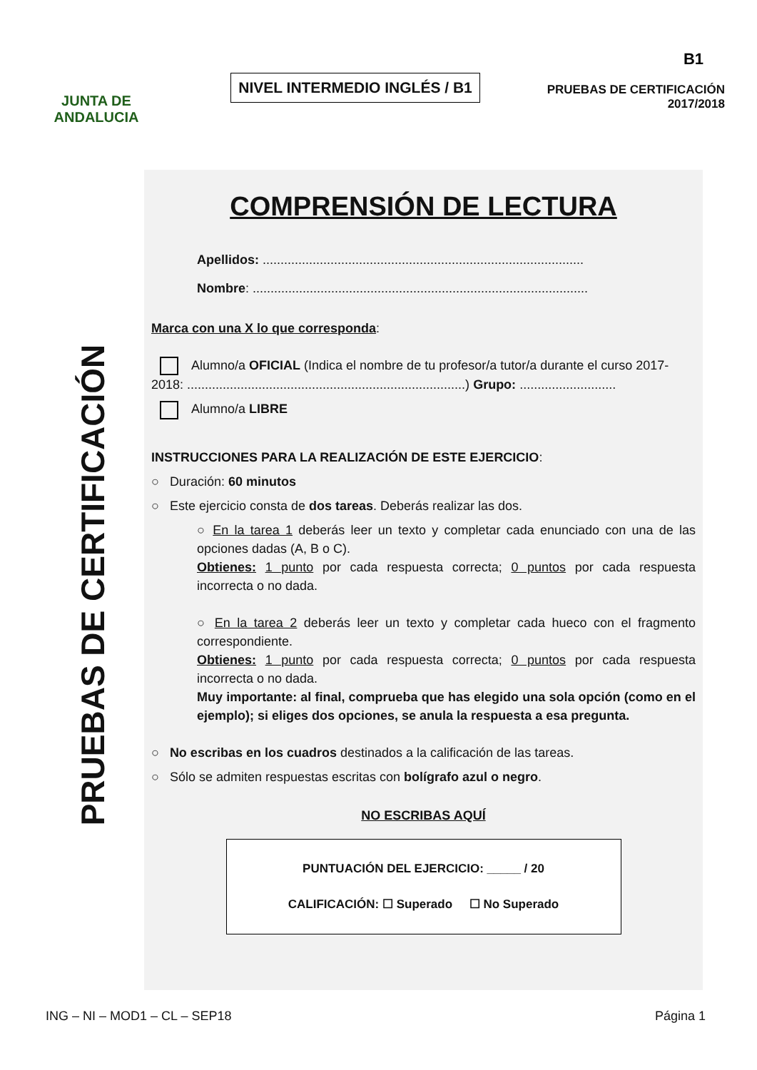JUNTA DE ANDALUCIA
NIVEL INTERMEDIO INGLÉS / B1
B1
PRUEBAS DE CERTIFICACIÓN
2017/2018
PRUEBAS DE CERTIFICACIÓN
COMPRENSIÓN DE LECTURA
Apellidos: ..........................................................................................
Nombre: ..............................................................................................
Marca con una X lo que corresponda:
Alumno/a OFICIAL (Indica el nombre de tu profesor/a tutor/a durante el curso 2017-2018: ..............................................................................) Grupo: ...........................
Alumno/a LIBRE
INSTRUCCIONES PARA LA REALIZACIÓN DE ESTE EJERCICIO:
○ Duración: 60 minutos
○ Este ejercicio consta de dos tareas. Deberás realizar las dos.
○ En la tarea 1 deberás leer un texto y completar cada enunciado con una de las opciones dadas (A, B o C).
Obtienes: 1 punto por cada respuesta correcta; 0 puntos por cada respuesta incorrecta o no dada.
○ En la tarea 2 deberás leer un texto y completar cada hueco con el fragmento correspondiente.
Obtienes: 1 punto por cada respuesta correcta; 0 puntos por cada respuesta incorrecta o no dada.
Muy importante: al final, comprueba que has elegido una sola opción (como en el ejemplo); si eliges dos opciones, se anula la respuesta a esa pregunta.
○ No escribas en los cuadros destinados a la calificación de las tareas.
○ Sólo se admiten respuestas escritas con bolígrafo azul o negro.
NO ESCRIBAS AQUÍ
PUNTUACIÓN DEL EJERCICIO: _____ / 20
CALIFICACIÓN: ☐ Superado ☐ No Superado
ING – NI – MOD1 – CL – SEP18 Página 1